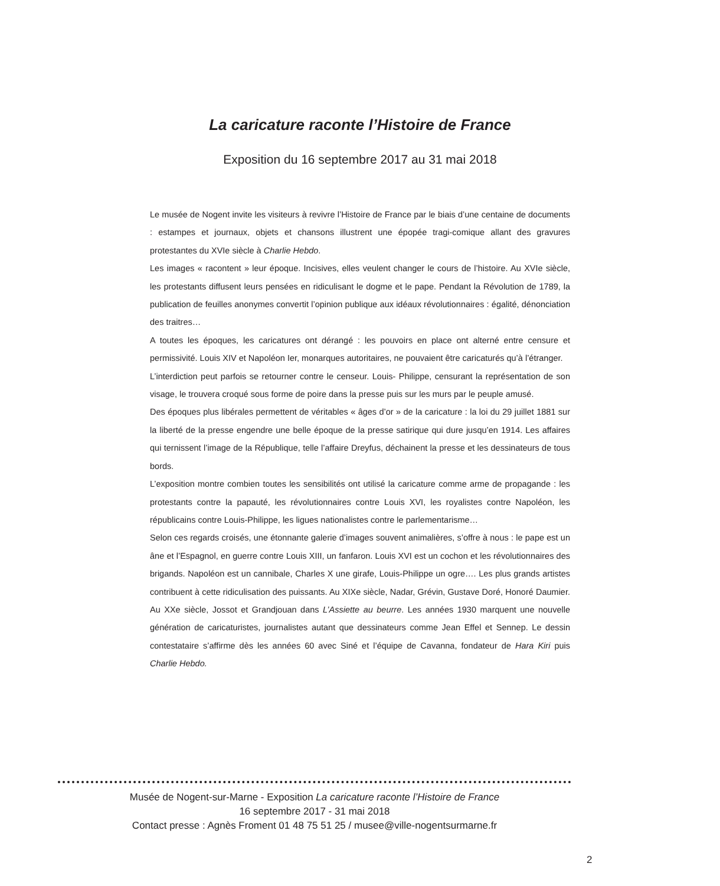La caricature raconte l’Histoire de France
Exposition du 16 septembre 2017 au 31 mai 2018
Le musée de Nogent invite les visiteurs à revivre l’Histoire de France par le biais d’une centaine de documents : estampes et journaux, objets et chansons illustrent une épopée tragi-comique allant des gravures protestantes du XVIe siècle à Charlie Hebdo.
Les images « racontent » leur époque. Incisives, elles veulent changer le cours de l’histoire. Au XVIe siècle, les protestants diffusent leurs pensées en ridiculisant le dogme et le pape. Pendant la Révolution de 1789, la publication de feuilles anonymes convertit l’opinion publique aux idéaux révolutionnaires : égalité, dénonciation des traitres…
A toutes les époques, les caricatures ont dérangé : les pouvoirs en place ont alterné entre censure et permissivité. Louis XIV et Napoléon Ier, monarques autoritaires, ne pouvaient être caricaturés qu’à l’étranger.
L’interdiction peut parfois se retourner contre le censeur. Louis- Philippe, censurant la représentation de son visage, le trouvera croqué sous forme de poire dans la presse puis sur les murs par le peuple amusé.
Des époques plus libérales permettent de véritables « âges d’or » de la caricature : la loi du 29 juillet 1881 sur la liberté de la presse engendre une belle époque de la presse satirique qui dure jusqu’en 1914. Les affaires qui ternissent l’image de la République, telle l’affaire Dreyfus, déchainent la presse et les dessinateurs de tous bords.
L’exposition montre combien toutes les sensibilités ont utilisé la caricature comme arme de propagande : les protestants contre la papauté, les révolutionnaires contre Louis XVI, les royalistes contre Napoléon, les républicains contre Louis-Philippe, les ligues nationalistes contre le parlementarisme…
Selon ces regards croisés, une étonnante galerie d’images souvent animalières, s’offre à nous : le pape est un âne et l’Espagnol, en guerre contre Louis XIII, un fanfaron. Louis XVI est un cochon et les révolutionnaires des brigands. Napoléon est un cannibale, Charles X une girafe, Louis-Philippe un ogre…. Les plus grands artistes contribuent à cette ridiculisation des puissants. Au XIXe siècle, Nadar, Grévin, Gustave Doré, Honoré Daumier. Au XXe siècle, Jossot et Grandjouan dans L’Assiette au beurre. Les années 1930 marquent une nouvelle génération de caricaturistes, journalistes autant que dessinateurs comme Jean Effel et Sennep. Le dessin contestataire s’affirme dès les années 60 avec Siné et l’équipe de Cavanna, fondateur de Hara Kiri puis Charlie Hebdo.
Musée de Nogent-sur-Marne - Exposition La caricature raconte l’Histoire de France
16 septembre 2017 - 31 mai 2018
Contact presse : Agnès Froment 01 48 75 51 25 / musee@ville-nogentsurmarne.fr
2